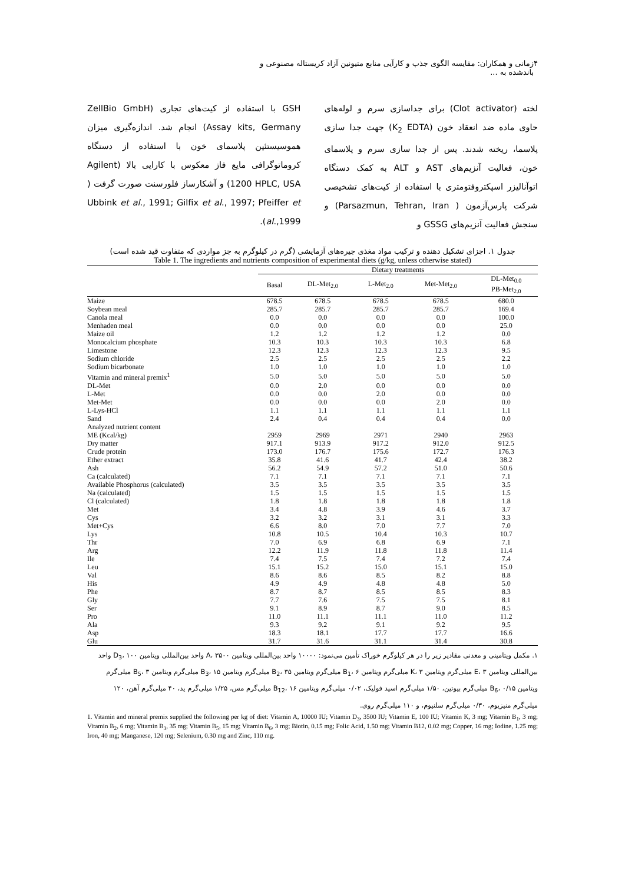۴ زمانی و همکاران: مقایسه الگوی جذب و کارآیی منابع متیونین آزاد کریستاله مصنوعی و باندشده به ...
لخته (Clot activator) برای جداسازی سرم و لوله‌های حاوی ماده ضد انعقاد خون (K<sub>2</sub> EDTA) جهت جدا سازی پلاسما، ریخته شدند. پس از جدا سازی سرم و پلاسمای خون، فعالیت آنزیم‌های AST و ALT به کمک دستگاه اتوآنالیزر اسپکتروفتومتری با استفاده از کیت‌های تشخیصی شرکت پارس‌آزمون ( Parsazmun, Tehran, Iran) و سنجش فعالیت آنزیم‌های GSSG و
GSH با استفاده از کیت‌های تجاری (ZellBio GmbH Assay kits, Germany) انجام شد. اندازه‌گیری میزان هموسیستئین پلاسمای خون با استفاده از دستگاه کروماتوگرافی مایع فاز معکوس با کارایی بالا (Agilent 1200 HPLC, USA) و آشکارساز فلورسنت صورت گرفت ( Ubbink et al., 1991; Gilfix et al., 1997; Pfeiffer et al.,1999).
جدول ۱. اجزای تشکیل دهنده و ترکیب مواد مغذی جیره‌های آزمایشی (گرم در کیلوگرم به جز مواردی که متفاوت قید شده است)
Table 1. The ingredients and nutrients composition of experimental diets (g/kg, unless otherwise stated)
| | Dietary treatments | | | | |
| --- | --- | --- | --- | --- | --- |
| | Basal | DL-Met<sub>2.0</sub> | L-Met<sub>2.0</sub> | Met-Met<sub>2.0</sub> | DL-Met<sub>0.0</sub> PB-Met<sub>2.0</sub> |
| Maize | 678.5 | 678.5 | 678.5 | 678.5 | 680.0 |
| Soybean meal | 285.7 | 285.7 | 285.7 | 285.7 | 169.4 |
| Canola meal | 0.0 | 0.0 | 0.0 | 0.0 | 100.0 |
| Menhaden meal | 0.0 | 0.0 | 0.0 | 0.0 | 25.0 |
| Maize oil | 1.2 | 1.2 | 1.2 | 1.2 | 0.0 |
| Monocalcium phosphate | 10.3 | 10.3 | 10.3 | 10.3 | 6.8 |
| Limestone | 12.3 | 12.3 | 12.3 | 12.3 | 9.5 |
| Sodium chloride | 2.5 | 2.5 | 2.5 | 2.5 | 2.2 |
| Sodium bicarbonate | 1.0 | 1.0 | 1.0 | 1.0 | 1.0 |
| Vitamin and mineral premix<sup>1</sup> | 5.0 | 5.0 | 5.0 | 5.0 | 5.0 |
| DL-Met | 0.0 | 2.0 | 0.0 | 0.0 | 0.0 |
| L-Met | 0.0 | 0.0 | 2.0 | 0.0 | 0.0 |
| Met-Met | 0.0 | 0.0 | 0.0 | 2.0 | 0.0 |
| L-Lys-HCl | 1.1 | 1.1 | 1.1 | 1.1 | 1.1 |
| Sand | 2.4 | 0.4 | 0.4 | 0.4 | 0.0 |
| Analyzed nutrient content | | | | | |
| ME (Kcal/kg) | 2959 | 2969 | 2971 | 2940 | 2963 |
| Dry matter | 917.1 | 913.9 | 917.2 | 912.0 | 912.5 |
| Crude protein | 173.0 | 176.7 | 175.6 | 172.7 | 176.3 |
| Ether extract | 35.8 | 41.6 | 41.7 | 42.4 | 38.2 |
| Ash | 56.2 | 54.9 | 57.2 | 51.0 | 50.6 |
| Ca (calculated) | 7.1 | 7.1 | 7.1 | 7.1 | 7.1 |
| Available Phosphorus (calculated) | 3.5 | 3.5 | 3.5 | 3.5 | 3.5 |
| Na (calculated) | 1.5 | 1.5 | 1.5 | 1.5 | 1.5 |
| Cl (calculated) | 1.8 | 1.8 | 1.8 | 1.8 | 1.8 |
| Met | 3.4 | 4.8 | 3.9 | 4.6 | 3.7 |
| Cys | 3.2 | 3.2 | 3.1 | 3.1 | 3.3 |
| Met+Cys | 6.6 | 8.0 | 7.0 | 7.7 | 7.0 |
| Lys | 10.8 | 10.5 | 10.4 | 10.3 | 10.7 |
| Thr | 7.0 | 6.9 | 6.8 | 6.9 | 7.1 |
| Arg | 12.2 | 11.9 | 11.8 | 11.8 | 11.4 |
| Ile | 7.4 | 7.5 | 7.4 | 7.2 | 7.4 |
| Leu | 15.1 | 15.2 | 15.0 | 15.1 | 15.0 |
| Val | 8.6 | 8.6 | 8.5 | 8.2 | 8.8 |
| His | 4.9 | 4.9 | 4.8 | 4.8 | 5.0 |
| Phe | 8.7 | 8.7 | 8.5 | 8.5 | 8.3 |
| Gly | 7.7 | 7.6 | 7.5 | 7.5 | 8.1 |
| Ser | 9.1 | 8.9 | 8.7 | 9.0 | 8.5 |
| Pro | 11.0 | 11.1 | 11.1 | 11.0 | 11.2 |
| Ala | 9.3 | 9.2 | 9.1 | 9.2 | 9.5 |
| Asp | 18.3 | 18.1 | 17.7 | 17.7 | 16.6 |
| Glu | 31.7 | 31.6 | 31.1 | 31.4 | 30.8 |
۱. مکمل ویتامینی و معدنی مقادیر زیر را در هر کیلوگرم خوراک تأمین می‌نمود: ۱۰۰۰۰ واحد بین‌المللی ویتامین A، ۳۵۰۰ واحد بین‌المللی ویتامین D<sub>3</sub>، ۱۰۰ واحد بین‌المللی ویتامین E، ۳ میلی‌گرم ویتامین K، ۳ میلی‌گرم ویتامین B<sub>1</sub>، ۶ میلی‌گرم ویتامین B<sub>2</sub>، ۳۵ میلی‌گرم ویتامین B<sub>3</sub>، ۱۵ میلی‌گرم ویتامین B<sub>5</sub>، ۳ میلی‌گرم ویتامین B<sub>6</sub>، ۰/۱۵ میلی‌گرم بیوتین، ۱/۵۰ میلی‌گرم اسید فولیک، ۰/۰۲ میلی‌گرم ویتامین B<sub>12</sub>، ۱۶ میلی‌گرم مس، ۱/۲۵ میلی‌گرم ید، ۴۰ میلی‌گرم آهن، ۱۲۰ میلی‌گرم منیزیوم، ۰/۳۰ میلی‌گرم سلنیوم، و ۱۱۰ میلی‌گرم روی.
1. Vitamin and mineral premix supplied the following per kg of diet: Vitamin A, 10000 IU; Vitamin D<sub>3</sub>, 3500 IU; Vitamin E, 100 IU; Vitamin K, 3 mg; Vitamin B<sub>1</sub>, 3 mg; Vitamin B<sub>2</sub>, 6 mg; Vitamin B<sub>3</sub>, 35 mg; Vitamin B<sub>5</sub>, 15 mg; Vitamin B<sub>6</sub>, 3 mg; Biotin, 0.15 mg; Folic Acid, 1.50 mg; Vitamin B12, 0.02 mg; Copper, 16 mg; Iodine, 1.25 mg; Iron, 40 mg; Manganese, 120 mg; Selenium, 0.30 mg and Zinc, 110 mg.